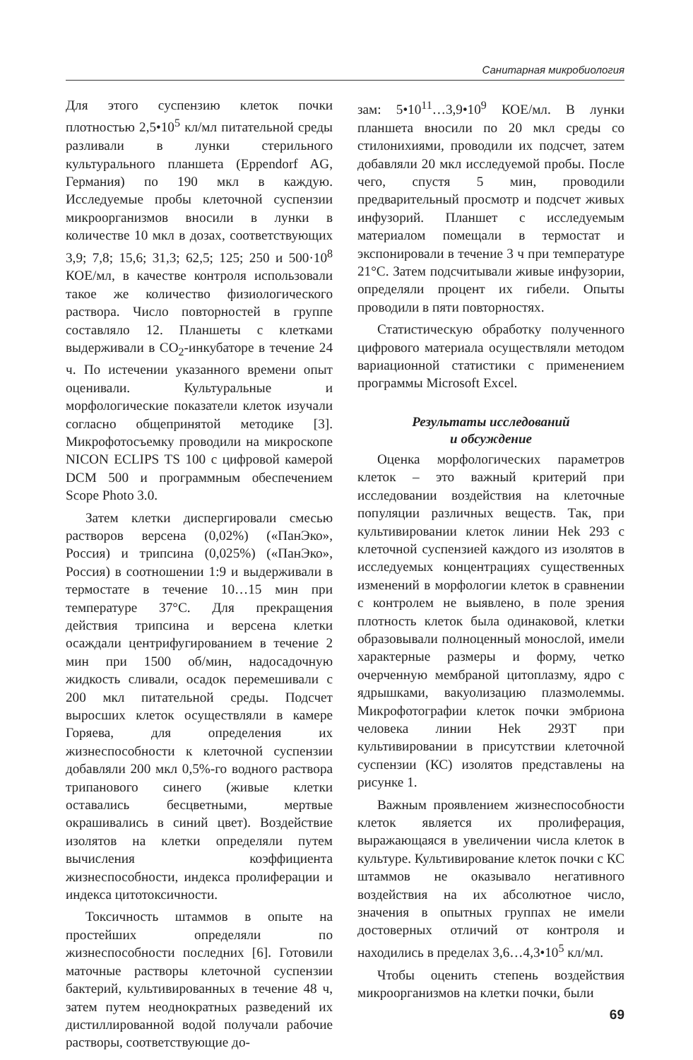Санитарная микробиология
Для этого суспензию клеток почки плотностью 2,5•10<sup>5</sup> кл/мл питательной среды разливали в лунки стерильного культурального планшета (Eppendorf AG, Германия) по 190 мкл в каждую. Исследуемые пробы клеточной суспензии микроорганизмов вносили в лунки в количестве 10 мкл в дозах, соответствующих 3,9; 7,8; 15,6; 31,3; 62,5; 125; 250 и 500·10<sup>8</sup> КОЕ/мл, в качестве контроля использовали такое же количество физиологического раствора. Число повторностей в группе составляло 12. Планшеты с клетками выдерживали в CO<sub>2</sub>-инкубаторе в течение 24 ч. По истечении указанного времени опыт оценивали. Культуральные и морфологические показатели клеток изучали согласно общепринятой методике [3]. Микрофотосъемку проводили на микроскопе NICON ECLIPS TS 100 с цифровой камерой DCM 500 и программным обеспечением Scope Photo 3.0.
Затем клетки диспергировали смесью растворов версена (0,02%) («ПанЭко», Россия) и трипсина (0,025%) («ПанЭко», Россия) в соотношении 1:9 и выдерживали в термостате в течение 10…15 мин при температуре 37°C. Для прекращения действия трипсина и версена клетки осаждали центрифугированием в течение 2 мин при 1500 об/мин, надосадочную жидкость сливали, осадок перемешивали с 200 мкл питательной среды. Подсчет выросших клеток осуществляли в камере Горяева, для определения их жизнеспособности к клеточной суспензии добавляли 200 мкл 0,5%-го водного раствора трипанового синего (живые клетки оставались бесцветными, мертвые окрашивались в синий цвет). Воздействие изолятов на клетки определяли путем вычисления коэффициента жизнеспособности, индекса пролиферации и индекса цитотоксичности.
Токсичность штаммов в опыте на простейших определяли по жизнеспособности последних [6]. Готовили маточные растворы клеточной суспензии бактерий, культивированных в течение 48 ч, затем путем неоднократных разведений их дистиллированной водой получали рабочие растворы, соответствующие до-
зам: 5•10<sup>11</sup>…3,9•10<sup>9</sup> КОЕ/мл. В лунки планшета вносили по 20 мкл среды со стилонихиями, проводили их подсчет, затем добавляли 20 мкл исследуемой пробы. После чего, спустя 5 мин, проводили предварительный просмотр и подсчет живых инфузорий. Планшет с исследуемым материалом помещали в термостат и экспонировали в течение 3 ч при температуре 21°C. Затем подсчитывали живые инфузории, определяли процент их гибели. Опыты проводили в пяти повторностях.
Статистическую обработку полученного цифрового материала осуществляли методом вариационной статистики с применением программы Microsoft Excel.
Результаты исследований
и обсуждение
Оценка морфологических параметров клеток – это важный критерий при исследовании воздействия на клеточные популяции различных веществ. Так, при культивировании клеток линии Hek 293 с клеточной суспензией каждого из изолятов в исследуемых концентрациях существенных изменений в морфологии клеток в сравнении с контролем не выявлено, в поле зрения плотность клеток была одинаковой, клетки образовывали полноценный монослой, имели характерные размеры и форму, четко очерченную мембраной цитоплазму, ядро с ядрышками, вакуолизацию плазмолеммы. Микрофотографии клеток почки эмбриона человека линии Hek 293T при культивировании в присутствии клеточной суспензии (КС) изолятов представлены на рисунке 1.
Важным проявлением жизнеспособности клеток является их пролиферация, выражающаяся в увеличении числа клеток в культуре. Культивирование клеток почки с КС штаммов не оказывало негативного воздействия на их абсолютное число, значения в опытных группах не имели достоверных отличий от контроля и находились в пределах 3,6…4,3•10<sup>5</sup> кл/мл.
Чтобы оценить степень воздействия микроорганизмов на клетки почки, были
69